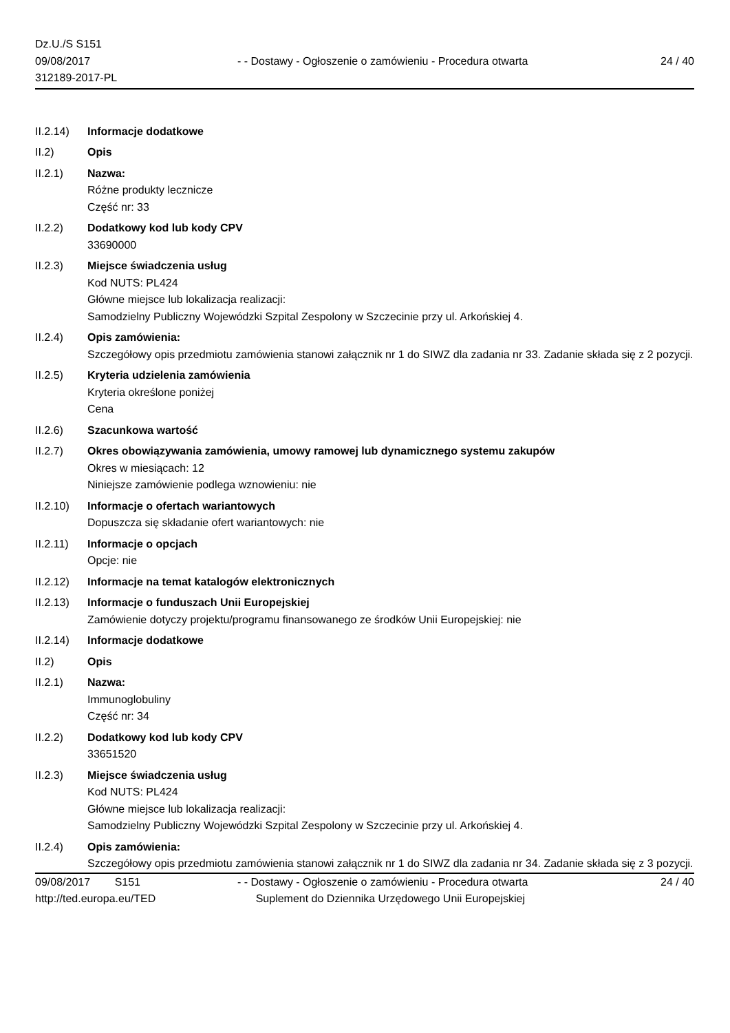Dz.U./S S151
09/08/2017
312189-2017-PL
- - Dostawy - Ogłoszenie o zamówieniu - Procedura otwarta
24 / 40
II.2.14)
Informacje dodatkowe
II.2) Opis
II.2.1) Nazwa:
Różne produkty lecznicze
Część nr: 33
II.2.2) Dodatkowy kod lub kody CPV
33690000
II.2.3) Miejsce świadczenia usług
Kod NUTS: PL424
Główne miejsce lub lokalizacja realizacji:
Samodzielny Publiczny Wojewódzki Szpital Zespolony w Szczecinie przy ul. Arkońskiej 4.
II.2.4) Opis zamówienia:
Szczegółowy opis przedmiotu zamówienia stanowi załącznik nr 1 do SIWZ dla zadania nr 33. Zadanie składa się z 2 pozycji.
II.2.5) Kryteria udzielenia zamówienia
Kryteria określone poniżej
Cena
II.2.6) Szacunkowa wartość
II.2.7) Okres obowiązywania zamówienia, umowy ramowej lub dynamicznego systemu zakupów
Okres w miesiącach: 12
Niniejsze zamówienie podlega wznowieniu: nie
II.2.10)
Informacje o ofertach wariantowych
Dopuszcza się składanie ofert wariantowych: nie
II.2.11)
Informacje o opcjach
Opcje: nie
II.2.12)
Informacje na temat katalogów elektronicznych
II.2.13)
Informacje o funduszach Unii Europejskiej
Zamówienie dotyczy projektu/programu finansowanego ze środków Unii Europejskiej: nie
II.2.14)
Informacje dodatkowe
II.2) Opis
II.2.1) Nazwa:
Immunoglobuliny
Część nr: 34
II.2.2) Dodatkowy kod lub kody CPV
33651520
II.2.3) Miejsce świadczenia usług
Kod NUTS: PL424
Główne miejsce lub lokalizacja realizacji:
Samodzielny Publiczny Wojewódzki Szpital Zespolony w Szczecinie przy ul. Arkońskiej 4.
II.2.4) Opis zamówienia:
Szczegółowy opis przedmiotu zamówienia stanowi załącznik nr 1 do SIWZ dla zadania nr 34. Zadanie składa się z 3 pozycji.
09/08/2017 S151
http://ted.europa.eu/TED
- - Dostawy - Ogłoszenie o zamówieniu - Procedura otwarta
Suplement do Dziennika Urzędowego Unii Europejskiej
24 / 40